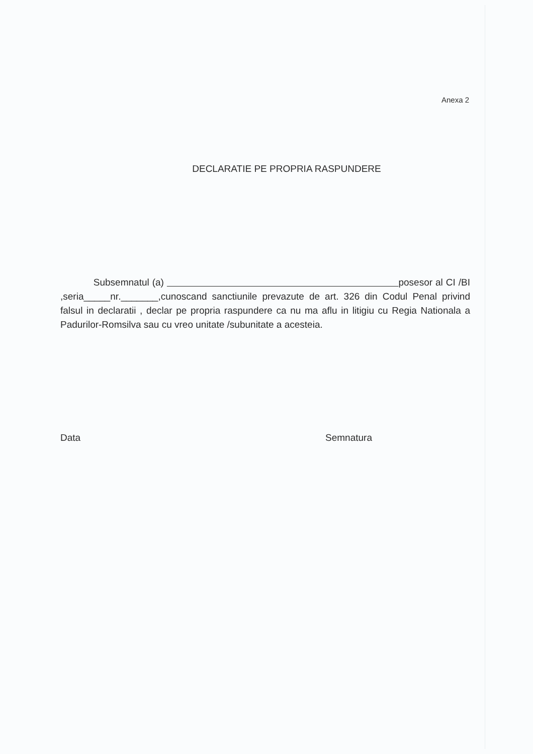Anexa 2
DECLARATIE PE PROPRIA RASPUNDERE
Subsemnatul (a) posesor al CI /BI ,seria_____nr._______,cunoscand sanctiunile prevazute de art. 326 din Codul Penal privind falsul in declaratii , declar pe propria raspundere ca nu ma aflu in litigiu cu Regia Nationala a Padurilor-Romsilva sau cu vreo unitate /subunitate a acesteia.
Data Semnatura